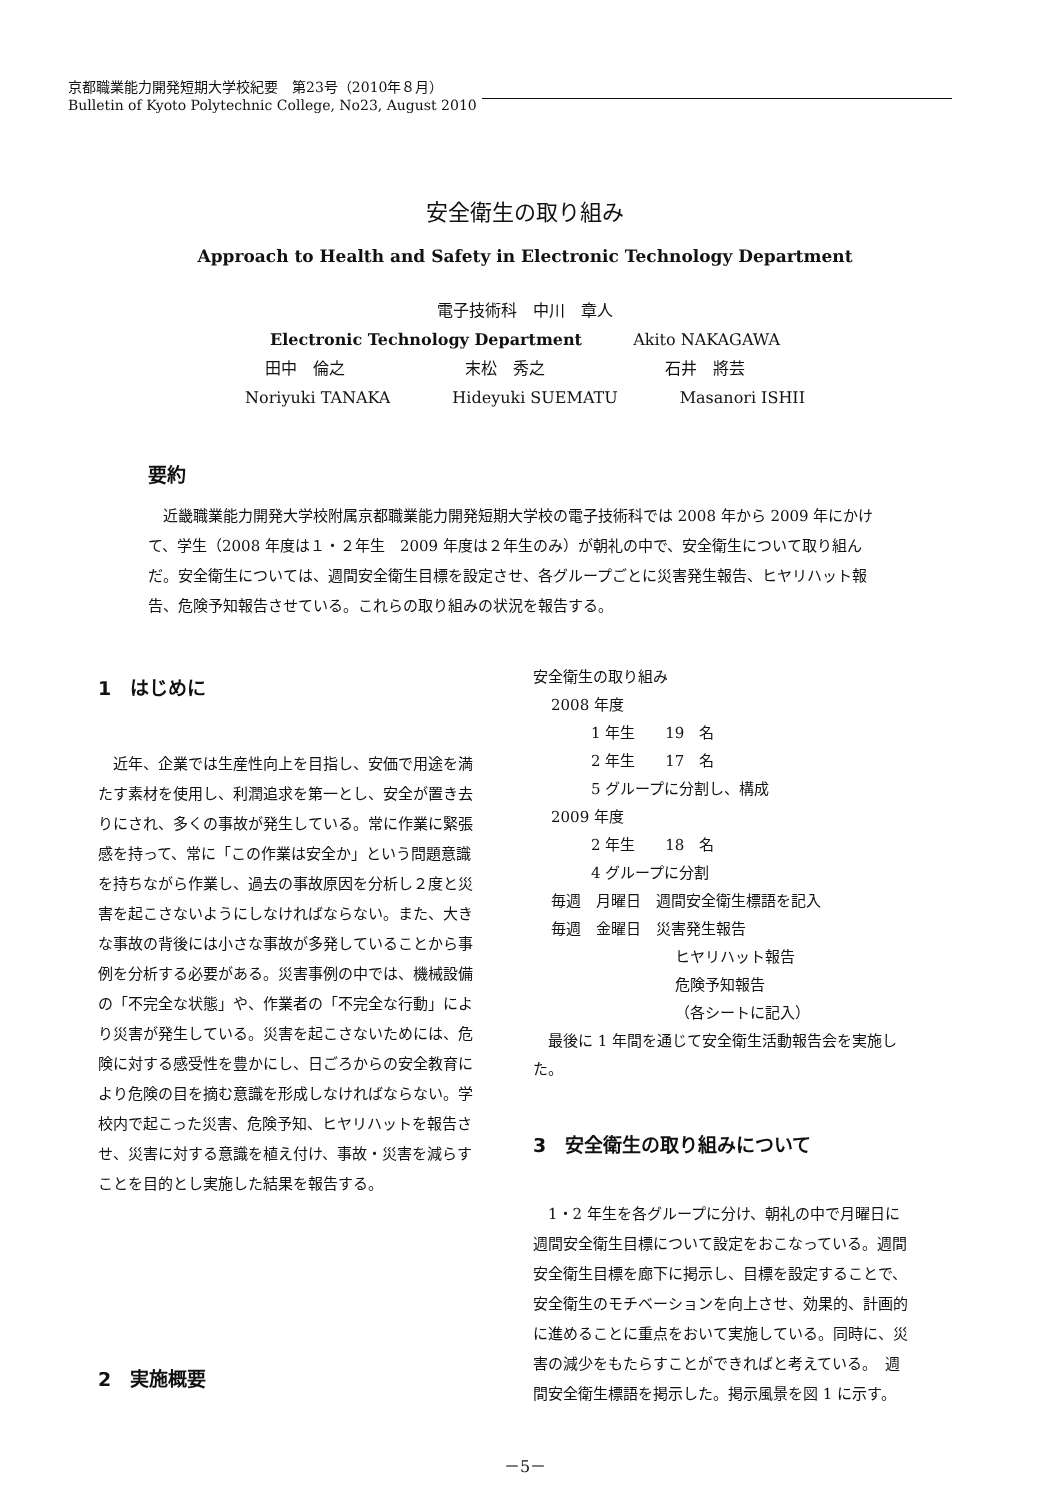京都職業能力開発短期大学校紀要　第23号（2010年８月）
Bulletin of Kyoto Polytechnic College, No23, August 2010
安全衛生の取り組み
Approach to Health and Safety in Electronic Technology Department
電子技術科　中川　章人
Electronic Technology Department Akito NAKAGAWA
田中　倫之 末松　秀之 石井　將芸
Noriyuki TANAKA Hideyuki SUEMATU Masanori ISHII
要約
近畿職業能力開発大学校附属京都職業能力開発短期大学校の電子技術科では 2008 年から 2009 年にかけて、学生（2008 年度は１・２年生　2009 年度は２年生のみ）が朝礼の中で、安全衛生について取り組んだ。安全衛生については、週間安全衛生目標を設定させ、各グループごとに災害発生報告、ヒヤリハット報告、危険予知報告させている。これらの取り組みの状況を報告する。
1　はじめに
近年、企業では生産性向上を目指し、安価で用途を満たす素材を使用し、利潤追求を第一とし、安全が置き去りにされ、多くの事故が発生している。常に作業に緊張感を持って、常に「この作業は安全か」という問題意識を持ちながら作業し、過去の事故原因を分析し２度と災害を起こさないようにしなければならない。また、大きな事故の背後には小さな事故が多発していることから事例を分析する必要がある。災害事例の中では、機械設備の「不完全な状態」や、作業者の「不完全な行動」により災害が発生している。災害を起こさないためには、危険に対する感受性を豊かにし、日ごろからの安全教育により危険の目を摘む意識を形成しなければならない。学校内で起こった災害、危険予知、ヒヤリハットを報告させ、災害に対する意識を植え付け、事故・災害を減らすことを目的とし実施した結果を報告する。
2　実施概要
安全衛生の取り組み
2008 年度
1 年生　　19　名
2 年生　　17　名
5 グループに分割し、構成
2009 年度
2 年生　　18　名
4 グループに分割
毎週　月曜日　週間安全衛生標語を記入
毎週　金曜日　災害発生報告
ヒヤリハット報告
危険予知報告
（各シートに記入）
最後に 1 年間を通じて安全衛生活動報告会を実施した。
3　安全衛生の取り組みについて
1・2 年生を各グループに分け、朝礼の中で月曜日に週間安全衛生目標について設定をおこなっている。週間安全衛生目標を廊下に掲示し、目標を設定することで、安全衛生のモチベーションを向上させ、効果的、計画的に進めることに重点をおいて実施している。同時に、災害の減少をもたらすことができればと考えている。　週間安全衛生標語を掲示した。掲示風景を図 1 に示す。
－5－